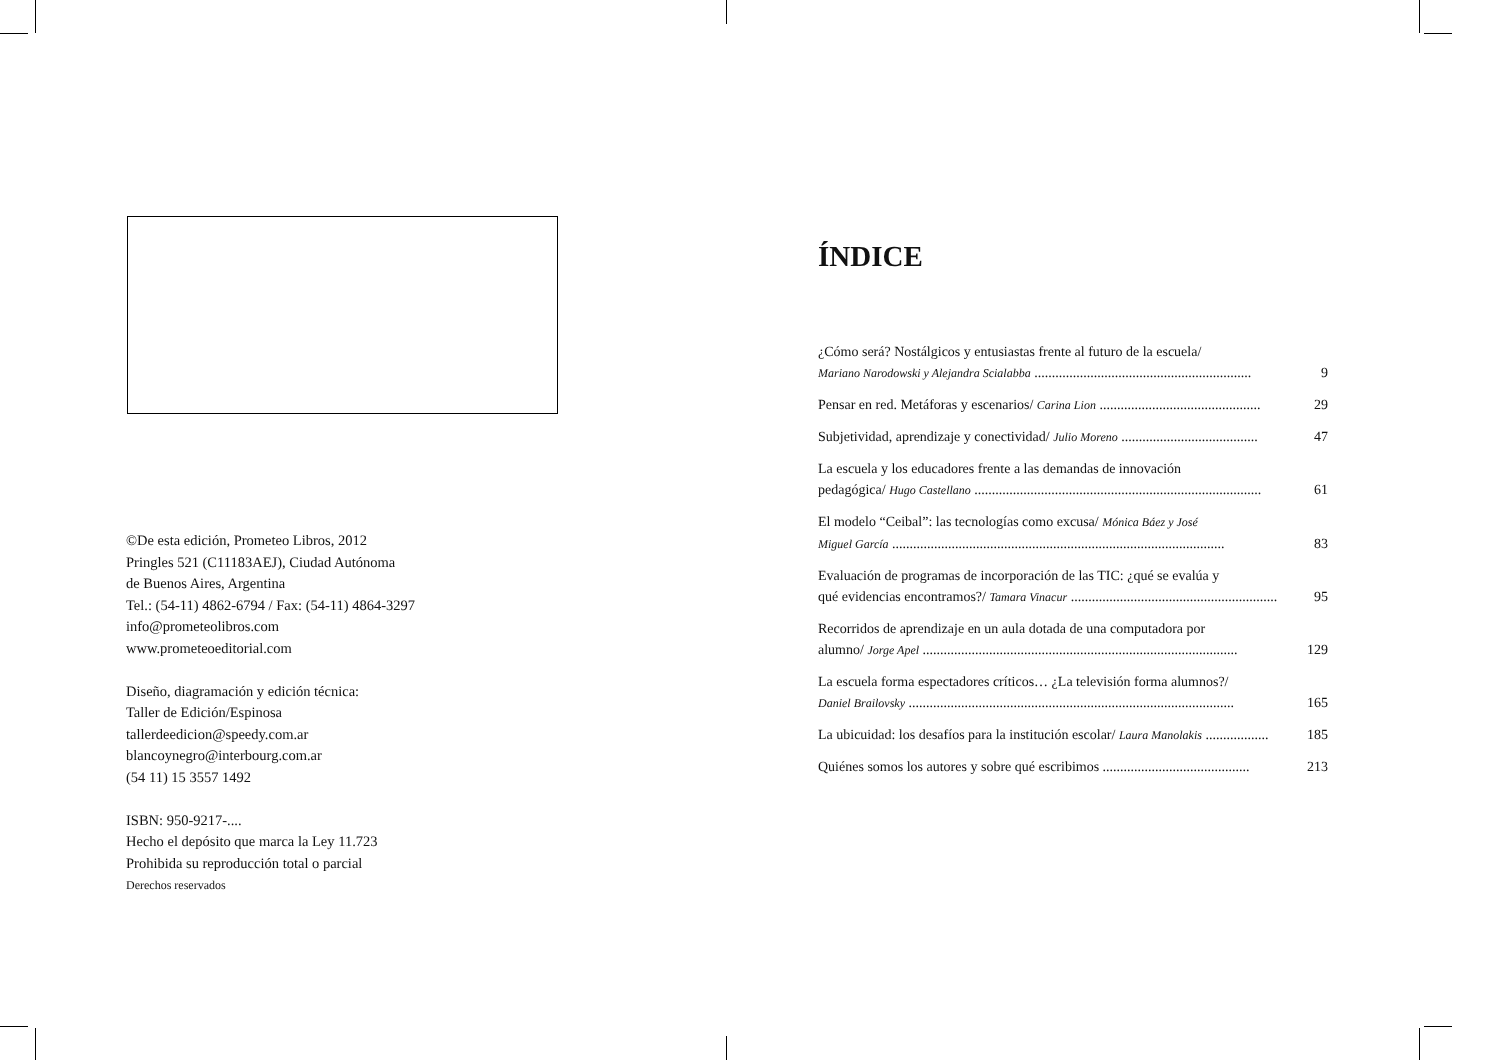©De esta edición, Prometeo Libros, 2012
Pringles 521 (C11183AEJ), Ciudad Autónoma
de Buenos Aires, Argentina
Tel.: (54-11) 4862-6794 / Fax: (54-11) 4864-3297
info@prometeolibros.com
www.prometeoeditorial.com
Diseño, diagramación y edición técnica:
Taller de Edición/Espinosa
tallerdeedicion@speedy.com.ar
blancoynegro@interbourg.com.ar
(54 11) 15 3557 1492
ISBN: 950-9217-....
Hecho el depósito que marca la Ley 11.723
Prohibida su reproducción total o parcial
Derechos reservados
ÍNDICE
¿Cómo será? Nostálgicos y entusiastas frente al futuro de la escuela/
Mariano Narodowski y Alejandra Scialabba .............................................................. 9
Pensar en red. Metáforas y escenarios/ Carina Lion .............................................. 29
Subjetividad, aprendizaje y conectividad/ Julio Moreno ....................................... 47
La escuela y los educadores frente a las demandas de innovación
pedagógica/ Hugo Castellano .................................................................................. 61
El modelo “Ceibal”: las tecnologías como excusa/ Mónica Báez y José
Miguel García ............................................................................................... 83
Evaluación de programas de incorporación de las TIC: ¿qué se evalúa y
qué evidencias encontramos?/ Tamara Vinacur ........................................................... 95
Recorridos de aprendizaje en un aula dotada de una computadora por
alumno/ Jorge Apel .......................................................................................... 129
La escuela forma espectadores críticos… ¿La televisión forma alumnos?/
Daniel Brailovsky ............................................................................................. 165
La ubicuidad: los desafíos para la institución escolar/ Laura Manolakis .................. 185
Quiénes somos los autores y sobre qué escribimos .......................................... 213